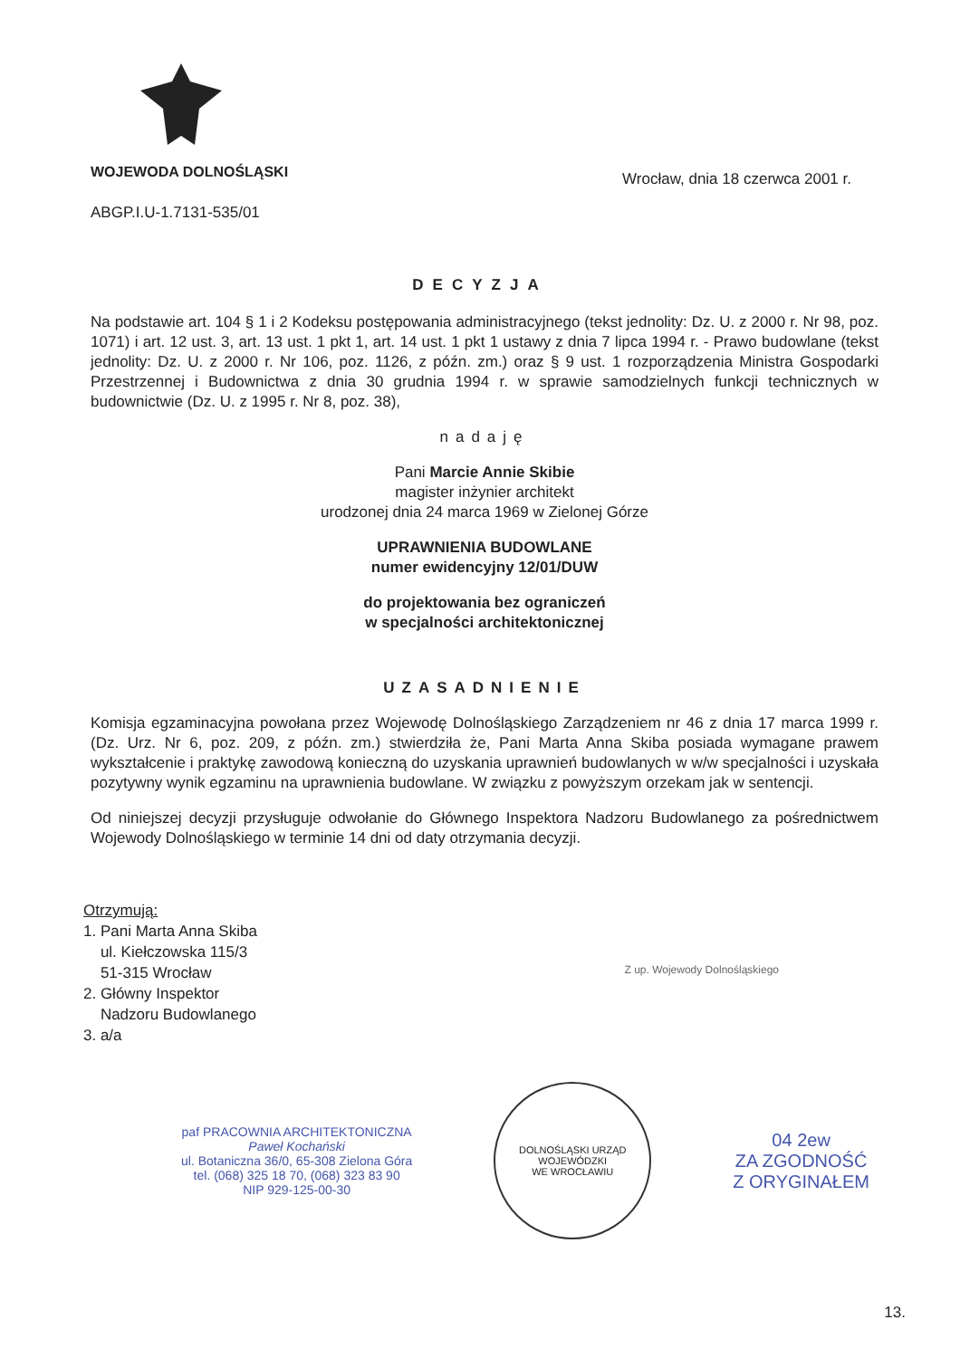WOJEWODA DOLNOŚLĄSKI
ABGP.I.U-1.7131-535/01
Wrocław, dnia 18 czerwca 2001 r.
DECYZJA
Na podstawie art. 104 § 1 i 2 Kodeksu postępowania administracyjnego (tekst jednolity: Dz. U. z 2000 r. Nr 98, poz. 1071) i art. 12 ust. 3, art. 13 ust. 1 pkt 1, art. 14 ust. 1 pkt 1 ustawy z dnia 7 lipca 1994 r. - Prawo budowlane (tekst jednolity: Dz. U. z 2000 r. Nr 106, poz. 1126, z późn. zm.) oraz § 9 ust. 1 rozporządzenia Ministra Gospodarki Przestrzennej i Budownictwa z dnia 30 grudnia 1994 r. w sprawie samodzielnych funkcji technicznych w budownictwie (Dz. U. z 1995 r. Nr 8, poz. 38),
nadaję
Pani Marcie Annie Skibie
magister inżynier architekt
urodzonej dnia 24 marca 1969 w Zielonej Górze
UPRAWNIENIA BUDOWLANE
numer ewidencyjny 12/01/DUW
do projektowania bez ograniczeń
w specjalności architektonicznej
UZASADNIENIE
Komisja egzaminacyjna powołana przez Wojewodę Dolnośląskiego Zarządzeniem nr 46 z dnia 17 marca 1999 r. (Dz. Urz. Nr 6, poz. 209, z późn. zm.) stwierdziła że, Pani Marta Anna Skiba posiada wymagane prawem wykształcenie i praktykę zawodową konieczną do uzyskania uprawnień budowlanych w w/w specjalności i uzyskała pozytywny wynik egzaminu na uprawnienia budowlane. W związku z powyższym orzekam jak w sentencji.
Od niniejszej decyzji przysługuje odwołanie do Głównego Inspektora Nadzoru Budowlanego za pośrednictwem Wojewody Dolnośląskiego w terminie 14 dni od daty otrzymania decyzji.
Otrzymują:
1. Pani Marta Anna Skiba
ul. Kiełczowska 115/3
51-315 Wrocław
2. Główny Inspektor
Nadzoru Budowlanego
3. a/a
Z up. Wojewody Dolnośląskiego
paf PRACOWNIA ARCHITEKTONICZNA
Paweł Kochański
ul. Botaniczna 36/0, 65-308 Zielona Góra
tel. (068) 325 18 70, (068) 323 83 90
NIP 929-125-00-30
DOLNOŚLĄSKI URZĄD WOJEWÓDZKI
WE WROCŁAWIU
04 2ew
ZA ZGODNOŚĆ
Z ORYGINAŁEM
13.